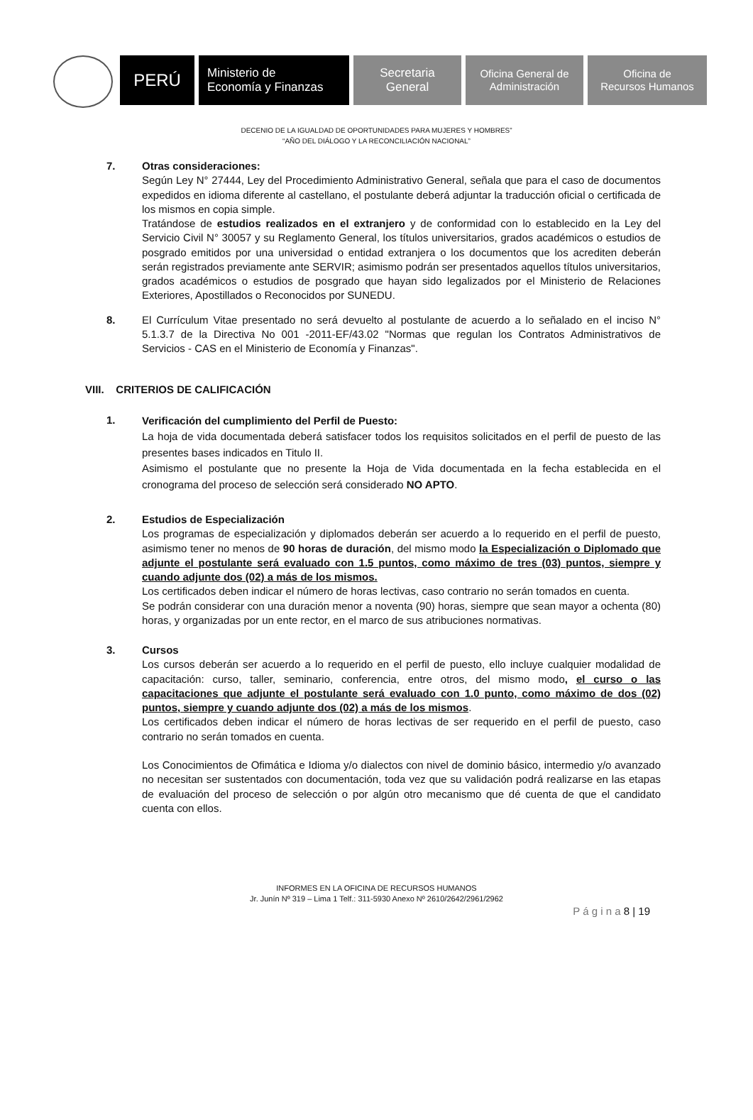PERÚ
Ministerio de
Economía y Finanzas
Secretaria
General
Oficina General de
Administración
Oficina de
Recursos Humanos
DECENIO DE LA IGUALDAD DE OPORTUNIDADES PARA MUJERES Y HOMBRES”
“AÑO DEL DIÁLOGO Y LA RECONCILIACIÓN NACIONAL”
7. Otras consideraciones:
Según Ley N° 27444, Ley del Procedimiento Administrativo General, señala que para el caso de documentos expedidos en idioma diferente al castellano, el postulante deberá adjuntar la traducción oficial o certificada de los mismos en copia simple.
Tratándose de estudios realizados en el extranjero y de conformidad con lo establecido en la Ley del Servicio Civil N° 30057 y su Reglamento General, los títulos universitarios, grados académicos o estudios de posgrado emitidos por una universidad o entidad extranjera o los documentos que los acrediten deberán serán registrados previamente ante SERVIR; asimismo podrán ser presentados aquellos títulos universitarios, grados académicos o estudios de posgrado que hayan sido legalizados por el Ministerio de Relaciones Exteriores, Apostillados o Reconocidos por SUNEDU.
8. El Currículum Vitae presentado no será devuelto al postulante de acuerdo a lo señalado en el inciso N° 5.1.3.7 de la Directiva No 001 -2011-EF/43.02 "Normas que regulan los Contratos Administrativos de Servicios - CAS en el Ministerio de Economía y Finanzas".
VIII. CRITERIOS DE CALIFICACIÓN
1.
Verificación del cumplimiento del Perfil de Puesto:
La hoja de vida documentada deberá satisfacer todos los requisitos solicitados en el perfil de puesto de las presentes bases indicados en Titulo II.
Asimismo el postulante que no presente la Hoja de Vida documentada en la fecha establecida en el cronograma del proceso de selección será considerado NO APTO.
2. Estudios de Especialización
Los programas de especialización y diplomados deberán ser acuerdo a lo requerido en el perfil de puesto, asimismo tener no menos de 90 horas de duración, del mismo modo la Especialización o Diplomado que adjunte el postulante será evaluado con 1.5 puntos, como máximo de tres (03) puntos, siempre y cuando adjunte dos (02) a más de los mismos.
Los certificados deben indicar el número de horas lectivas, caso contrario no serán tomados en cuenta.
Se podrán considerar con una duración menor a noventa (90) horas, siempre que sean mayor a ochenta (80) horas, y organizadas por un ente rector, en el marco de sus atribuciones normativas.
3. Cursos
Los cursos deberán ser acuerdo a lo requerido en el perfil de puesto, ello incluye cualquier modalidad de capacitación: curso, taller, seminario, conferencia, entre otros, del mismo modo, el curso o las capacitaciones que adjunte el postulante será evaluado con 1.0 punto, como máximo de dos (02) puntos, siempre y cuando adjunte dos (02) a más de los mismos.
Los certificados deben indicar el número de horas lectivas de ser requerido en el perfil de puesto, caso contrario no serán tomados en cuenta.
Los Conocimientos de Ofimática e Idioma y/o dialectos con nivel de dominio básico, intermedio y/o avanzado no necesitan ser sustentados con documentación, toda vez que su validación podrá realizarse en las etapas de evaluación del proceso de selección o por algún otro mecanismo que dé cuenta de que el candidato cuenta con ellos.
INFORMES EN LA OFICINA DE RECURSOS HUMANOS
Jr. Junín Nº 319 – Lima 1 Telf.: 311-5930 Anexo Nº 2610/2642/2961/2962
P á g i n a 8 | 19